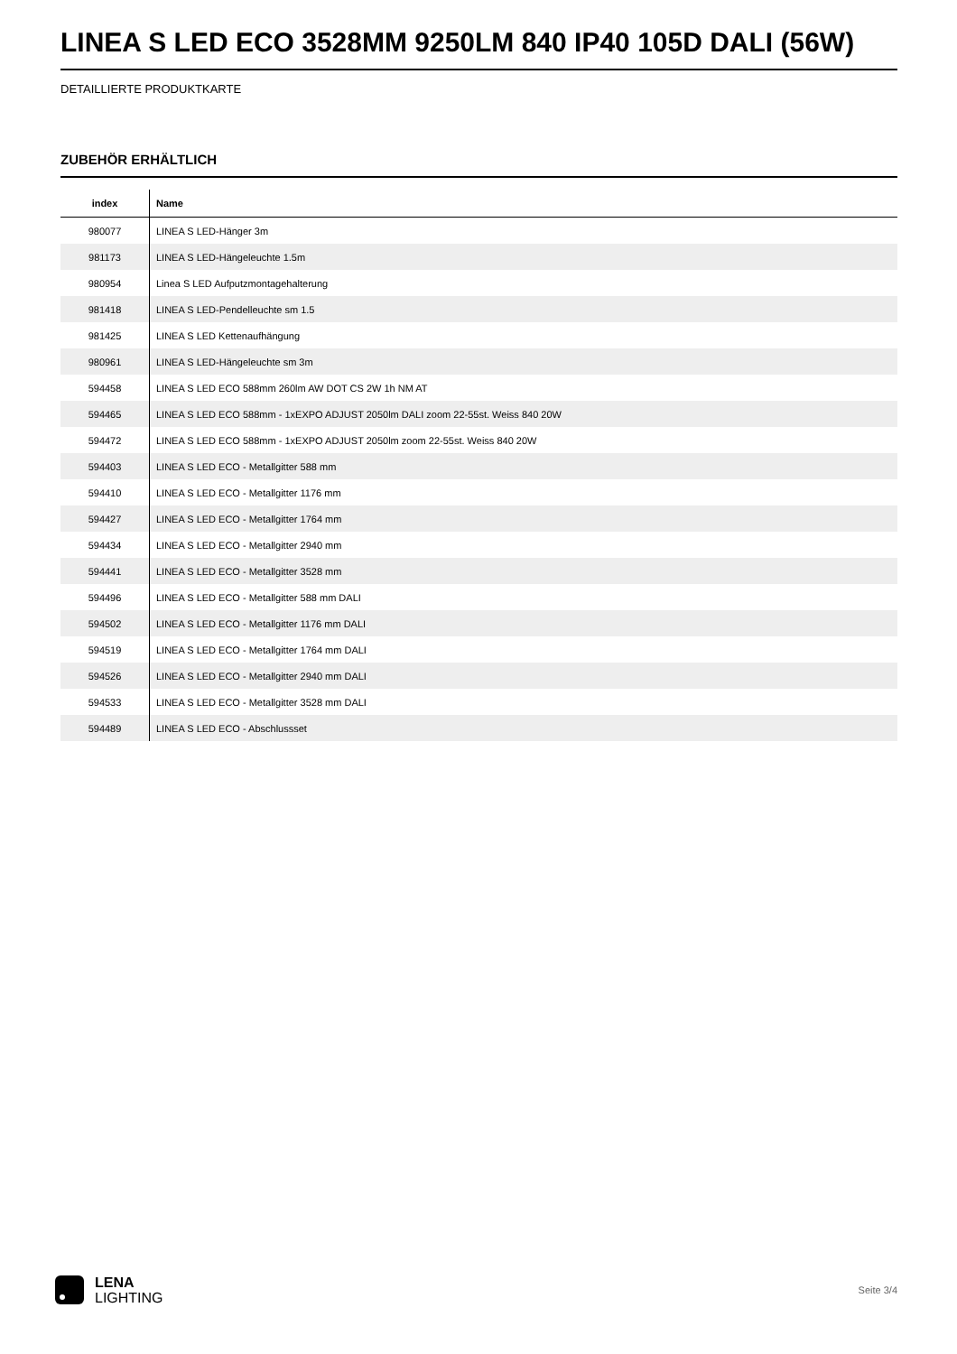LINEA S LED ECO 3528MM 9250LM 840 IP40 105D DALI (56W)
DETAILLIERTE PRODUKTKARTE
ZUBEHÖR ERHÄLTLICH
| index | Name |
| --- | --- |
| 980077 | LINEA S LED-Hänger 3m |
| 981173 | LINEA S LED-Hängeleuchte 1.5m |
| 980954 | Linea S LED Aufputzmontagehalterung |
| 981418 | LINEA S LED-Pendelleuchte sm 1.5 |
| 981425 | LINEA S LED Kettenaufhängung |
| 980961 | LINEA S LED-Hängeleuchte sm 3m |
| 594458 | LINEA S LED ECO 588mm 260lm AW DOT CS 2W 1h NM AT |
| 594465 | LINEA S LED ECO 588mm - 1xEXPO ADJUST 2050lm DALI zoom 22-55st. Weiss 840 20W |
| 594472 | LINEA S LED ECO 588mm - 1xEXPO ADJUST 2050lm zoom 22-55st. Weiss 840 20W |
| 594403 | LINEA S LED ECO - Metallgitter 588 mm |
| 594410 | LINEA S LED ECO - Metallgitter 1176 mm |
| 594427 | LINEA S LED ECO - Metallgitter 1764 mm |
| 594434 | LINEA S LED ECO - Metallgitter 2940 mm |
| 594441 | LINEA S LED ECO - Metallgitter 3528 mm |
| 594496 | LINEA S LED ECO - Metallgitter 588 mm DALI |
| 594502 | LINEA S LED ECO - Metallgitter 1176 mm DALI |
| 594519 | LINEA S LED ECO - Metallgitter 1764 mm DALI |
| 594526 | LINEA S LED ECO - Metallgitter 2940 mm DALI |
| 594533 | LINEA S LED ECO - Metallgitter 3528 mm DALI |
| 594489 | LINEA S LED ECO - Abschlussset |
LENA
LIGHTING
Seite 3/4